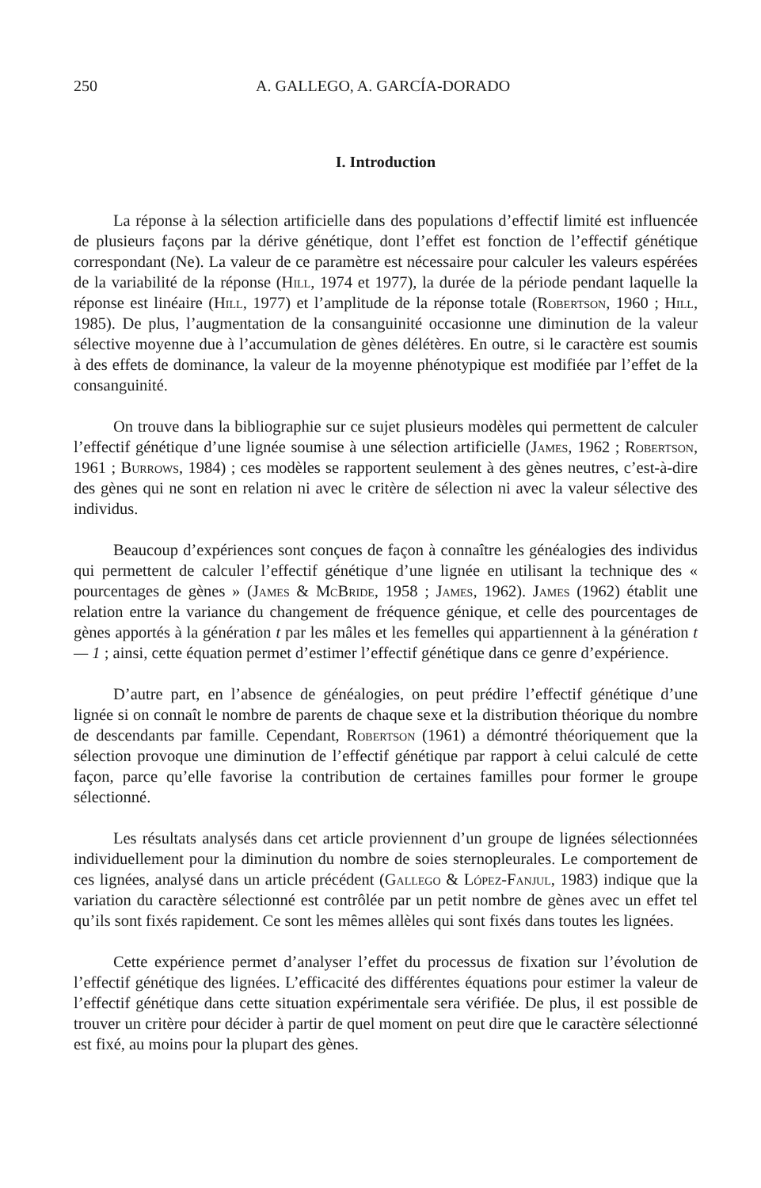250 A. GALLEGO, A. GARCÍA-DORADO
I. Introduction
La réponse à la sélection artificielle dans des populations d’effectif limité est influencée de plusieurs façons par la dérive génétique, dont l’effet est fonction de l’effectif génétique correspondant (Ne). La valeur de ce paramètre est nécessaire pour calculer les valeurs espérées de la variabilité de la réponse (Hill, 1974 et 1977), la durée de la période pendant laquelle la réponse est linéaire (Hill, 1977) et l’amplitude de la réponse totale (Robertson, 1960 ; Hill, 1985). De plus, l’augmentation de la consanguinité occasionne une diminution de la valeur sélective moyenne due à l’accumulation de gènes délétères. En outre, si le caractère est soumis à des effets de dominance, la valeur de la moyenne phénotypique est modifiée par l’effet de la consanguinité.
On trouve dans la bibliographie sur ce sujet plusieurs modèles qui permettent de calculer l’effectif génétique d’une lignée soumise à une sélection artificielle (James, 1962 ; Robertson, 1961 ; Burrows, 1984) ; ces modèles se rapportent seulement à des gènes neutres, c’est-à-dire des gènes qui ne sont en relation ni avec le critère de sélection ni avec la valeur sélective des individus.
Beaucoup d’expériences sont conçues de façon à connaître les généalogies des individus qui permettent de calculer l’effectif génétique d’une lignée en utilisant la technique des « pourcentages de gènes » (James & McBride, 1958 ; James, 1962). James (1962) établit une relation entre la variance du changement de fréquence génique, et celle des pourcentages de gènes apportés à la génération t par les mâles et les femelles qui appartiennent à la génération t — 1 ; ainsi, cette équation permet d’estimer l’effectif génétique dans ce genre d’expérience.
D’autre part, en l’absence de généalogies, on peut prédire l’effectif génétique d’une lignée si on connaît le nombre de parents de chaque sexe et la distribution théorique du nombre de descendants par famille. Cependant, Robertson (1961) a démontré théoriquement que la sélection provoque une diminution de l’effectif génétique par rapport à celui calculé de cette façon, parce qu’elle favorise la contribution de certaines familles pour former le groupe sélectionné.
Les résultats analysés dans cet article proviennent d’un groupe de lignées sélectionnées individuellement pour la diminution du nombre de soies sternopleurales. Le comportement de ces lignées, analysé dans un article précédent (Gallego & López-Fanjul, 1983) indique que la variation du caractère sélectionné est contrôlée par un petit nombre de gènes avec un effet tel qu’ils sont fixés rapidement. Ce sont les mêmes allèles qui sont fixés dans toutes les lignées.
Cette expérience permet d’analyser l’effet du processus de fixation sur l’évolution de l’effectif génétique des lignées. L’efficacité des différentes équations pour estimer la valeur de l’effectif génétique dans cette situation expérimentale sera vérifiée. De plus, il est possible de trouver un critère pour décider à partir de quel moment on peut dire que le caractère sélectionné est fixé, au moins pour la plupart des gènes.